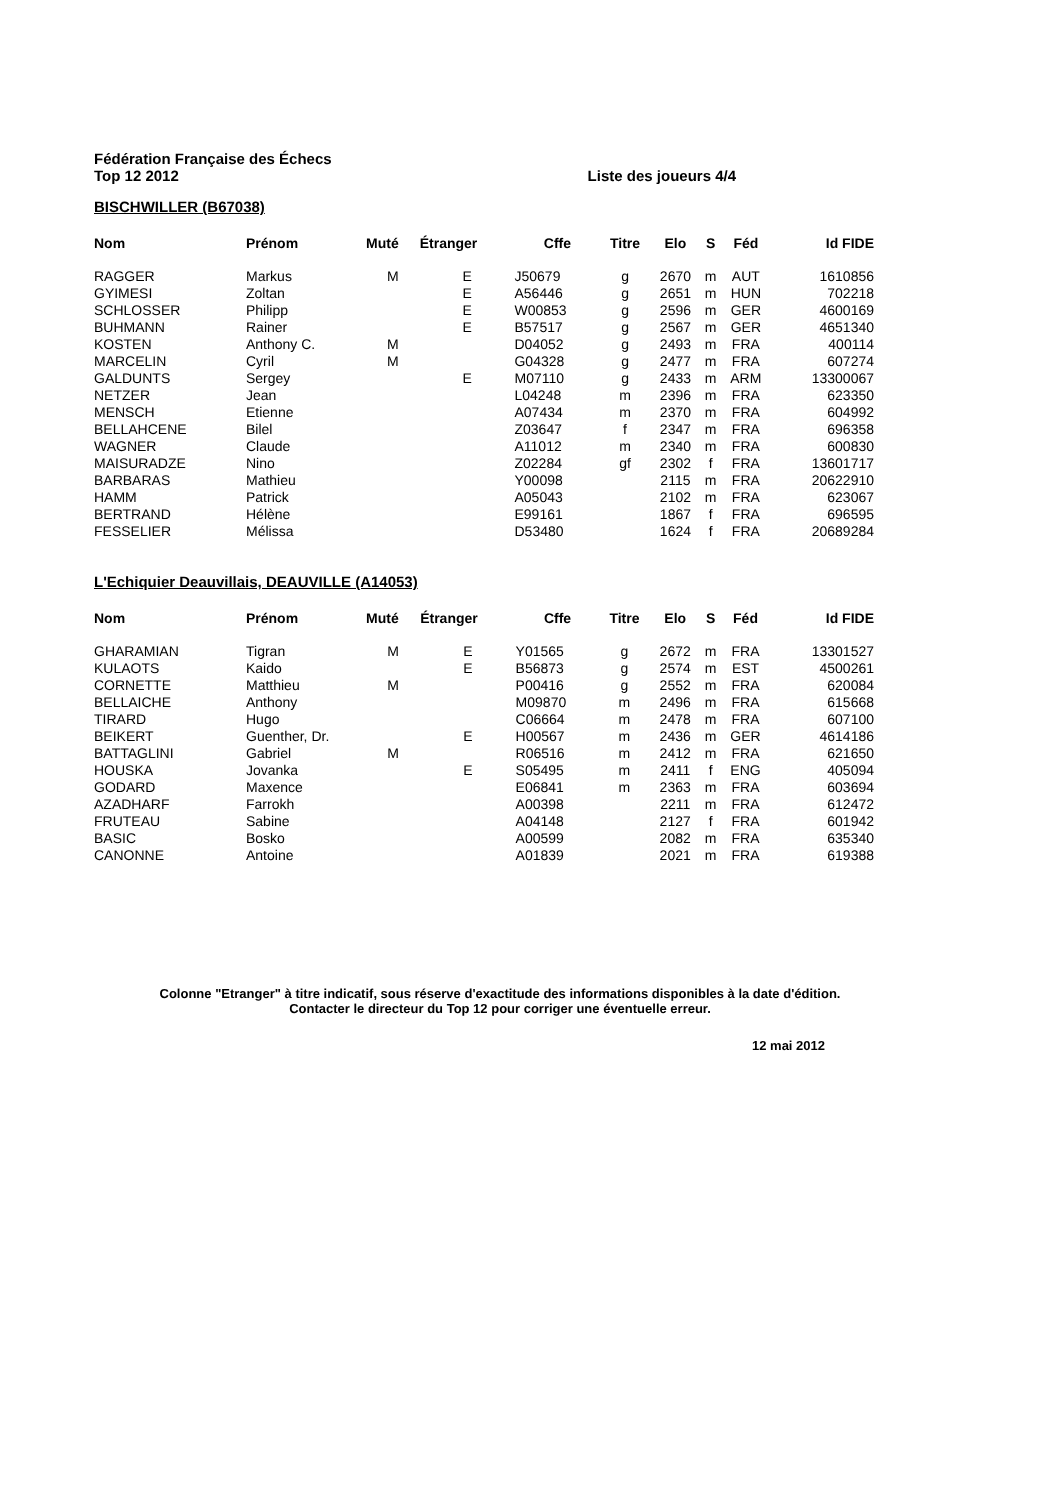Fédération Française des Échecs
Top 12 2012 Liste des joueurs 4/4
BISCHWILLER (B67038)
| Nom | Prénom | Muté | Étranger | Cffe | Titre | Elo | S | Féd | Id FIDE |
| --- | --- | --- | --- | --- | --- | --- | --- | --- | --- |
| RAGGER | Markus | M | E | J50679 | g | 2670 | m | AUT | 1610856 |
| GYIMESI | Zoltan | | E | A56446 | g | 2651 | m | HUN | 702218 |
| SCHLOSSER | Philipp | | E | W00853 | g | 2596 | m | GER | 4600169 |
| BUHMANN | Rainer | | E | B57517 | g | 2567 | m | GER | 4651340 |
| KOSTEN | Anthony C. | M | | D04052 | g | 2493 | m | FRA | 400114 |
| MARCELIN | Cyril | M | | G04328 | g | 2477 | m | FRA | 607274 |
| GALDUNTS | Sergey | | E | M07110 | g | 2433 | m | ARM | 13300067 |
| NETZER | Jean | | | L04248 | m | 2396 | m | FRA | 623350 |
| MENSCH | Etienne | | | A07434 | m | 2370 | m | FRA | 604992 |
| BELLAHCENE | Bilel | | | Z03647 | f | 2347 | m | FRA | 696358 |
| WAGNER | Claude | | | A11012 | m | 2340 | m | FRA | 600830 |
| MAISURADZE | Nino | | | Z02284 | gf | 2302 | f | FRA | 13601717 |
| BARBARAS | Mathieu | | | Y00098 | | 2115 | m | FRA | 20622910 |
| HAMM | Patrick | | | A05043 | | 2102 | m | FRA | 623067 |
| BERTRAND | Hélène | | | E99161 | | 1867 | f | FRA | 696595 |
| FESSELIER | Mélissa | | | D53480 | | 1624 | f | FRA | 20689284 |
L'Echiquier Deauvillais, DEAUVILLE (A14053)
| Nom | Prénom | Muté | Étranger | Cffe | Titre | Elo | S | Féd | Id FIDE |
| --- | --- | --- | --- | --- | --- | --- | --- | --- | --- |
| GHARAMIAN | Tigran | M | E | Y01565 | g | 2672 | m | FRA | 13301527 |
| KULAOTS | Kaido | | E | B56873 | g | 2574 | m | EST | 4500261 |
| CORNETTE | Matthieu | M | | P00416 | g | 2552 | m | FRA | 620084 |
| BELLAICHE | Anthony | | | M09870 | m | 2496 | m | FRA | 615668 |
| TIRARD | Hugo | | | C06664 | m | 2478 | m | FRA | 607100 |
| BEIKERT | Guenther, Dr. | | E | H00567 | m | 2436 | m | GER | 4614186 |
| BATTAGLINI | Gabriel | M | | R06516 | m | 2412 | m | FRA | 621650 |
| HOUSKA | Jovanka | | E | S05495 | m | 2411 | f | ENG | 405094 |
| GODARD | Maxence | | | E06841 | m | 2363 | m | FRA | 603694 |
| AZADHARF | Farrokh | | | A00398 | | 2211 | m | FRA | 612472 |
| FRUTEAU | Sabine | | | A04148 | | 2127 | f | FRA | 601942 |
| BASIC | Bosko | | | A00599 | | 2082 | m | FRA | 635340 |
| CANONNE | Antoine | | | A01839 | | 2021 | m | FRA | 619388 |
Colonne "Etranger" à titre indicatif, sous réserve d'exactitude des informations disponibles à la date d'édition. Contacter le directeur du Top 12 pour corriger une éventuelle erreur.
12 mai 2012